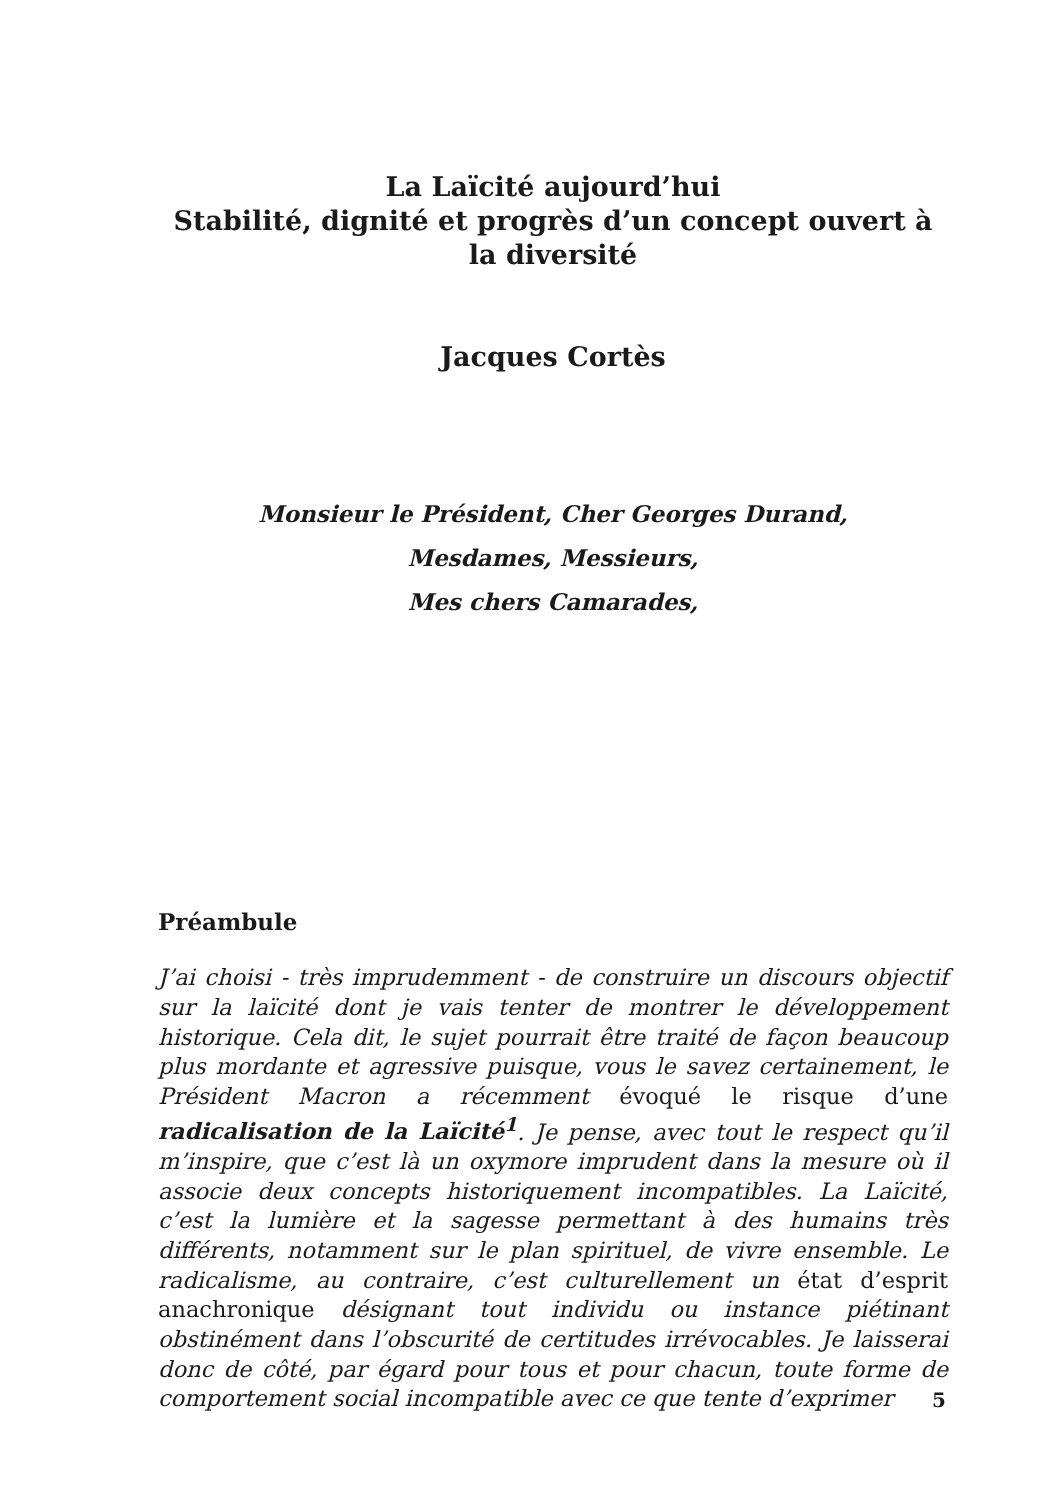La Laïcité aujourd’hui
Stabilité, dignité et progrès d’un concept ouvert à la diversité
Jacques Cortès
Monsieur le Président, Cher Georges Durand,
Mesdames, Messieurs,
Mes chers Camarades,
Préambule
J’ai choisi - très imprudemment - de construire un discours objectif sur la laïcité dont je vais tenter de montrer le développement historique. Cela dit, le sujet pourrait être traité de façon beaucoup plus mordante et agressive puisque, vous le savez certainement, le Président Macron a récemment évoqué le risque d’une radicalisation de la Laïcité<sup>1</sup>. Je pense, avec tout le respect qu’il m’inspire, que c’est là un oxymore imprudent dans la mesure où il associe deux concepts historiquement incompatibles. La Laïcité, c’est la lumière et la sagesse permettant à des humains très différents, notamment sur le plan spirituel, de vivre ensemble. Le radicalisme, au contraire, c’est culturellement un état d’esprit anachronique désignant tout individu ou instance piétinant obstinément dans l’obscurité de certitudes irrévocables. Je laisserai donc de côté, par égard pour tous et pour chacun, toute forme de comportement social incompatible avec ce que tente d’exprimer
5